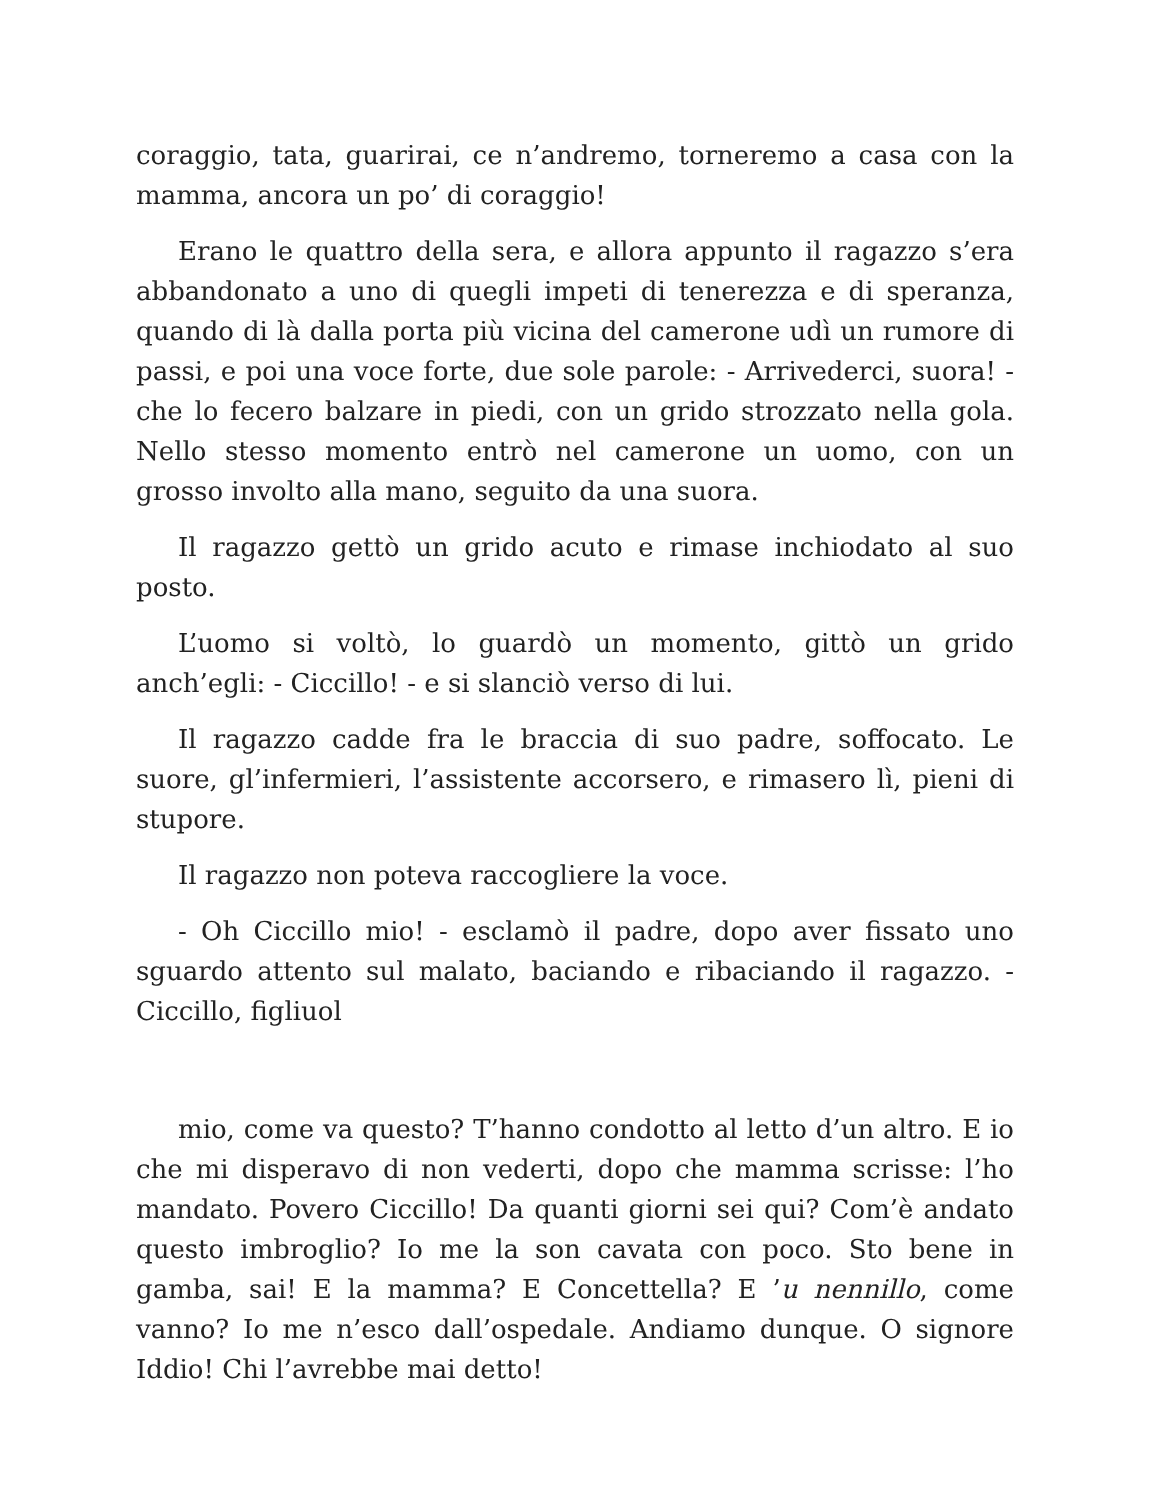coraggio, tata, guarirai, ce n’andremo, torneremo a casa con la mamma, ancora un po’ di coraggio!
Erano le quattro della sera, e allora appunto il ragazzo s’era abbandonato a uno di quegli impeti di tenerezza e di speranza, quando di là dalla porta più vicina del camerone udì un rumore di passi, e poi una voce forte, due sole parole: - Arrivederci, suora! - che lo fecero balzare in piedi, con un grido strozzato nella gola. Nello stesso momento entrò nel camerone un uomo, con un grosso involto alla mano, seguito da una suora.
Il ragazzo gettò un grido acuto e rimase inchiodato al suo posto.
L’uomo si voltò, lo guardò un momento, gittò un grido anch’egli: - Ciccillo! - e si slanciò verso di lui.
Il ragazzo cadde fra le braccia di suo padre, soffocato. Le suore, gl’infermieri, l’assistente accorsero, e rimasero lì, pieni di stupore.
Il ragazzo non poteva raccogliere la voce.
- Oh Ciccillo mio! - esclamò il padre, dopo aver fissato uno sguardo attento sul malato, baciando e ribaciando il ragazzo. - Ciccillo, figliuol
mio, come va questo? T’hanno condotto al letto d’un altro. E io che mi disperavo di non vederti, dopo che mamma scrisse: l’ho mandato. Povero Ciccillo! Da quanti giorni sei qui? Com’è andato questo imbroglio? Io me la son cavata con poco. Sto bene in gamba, sai! E la mamma? E Concettella? E ’u nennillo, come vanno? Io me n’esco dall’ospedale. Andiamo dunque. O signore Iddio! Chi l’avrebbe mai detto!